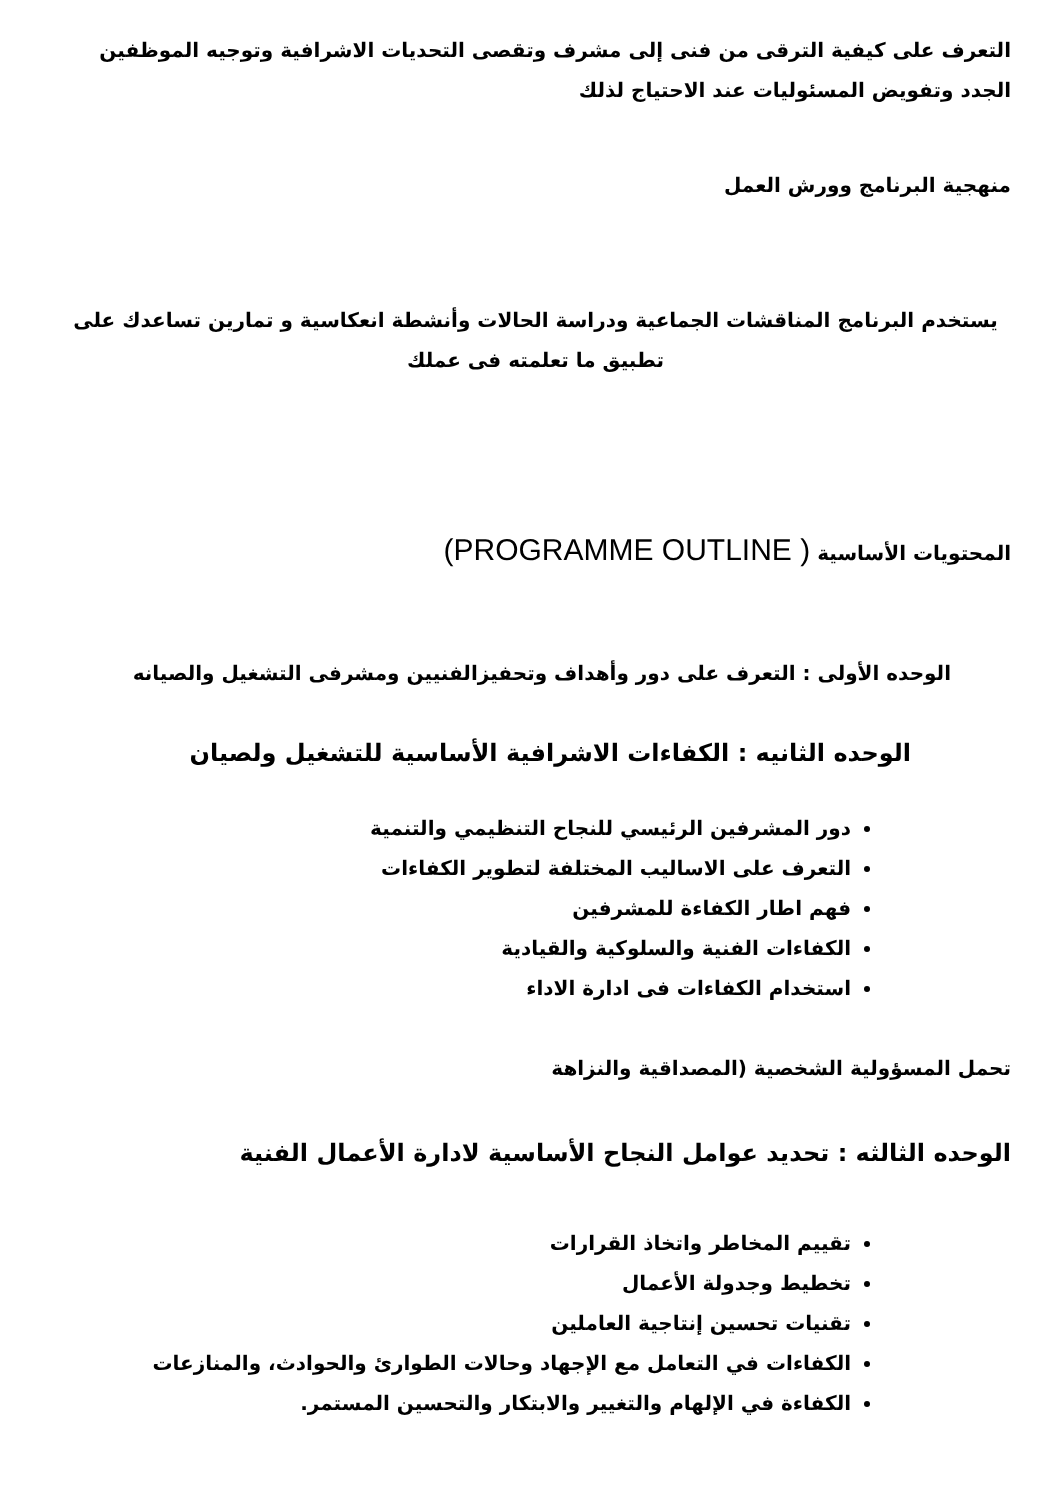التعرف على كيفية الترقى من فنى إلى مشرف وتقصى التحديات الاشرافية وتوجيه الموظفين الجدد وتفويض المسئوليات عند الاحتياج لذلك
منهجية البرنامج وورش العمل
يستخدم البرنامج المناقشات الجماعية ودراسة الحالات وأنشطة انعكاسية و تمارين تساعدك على تطبيق ما تعلمته فى عملك
المحتويات الأساسية ( PROGRAMME OUTLINE)
الوحده الأولى : التعرف على دور وأهداف وتحفيزالفنيين ومشرفى التشغيل والصيانه
الوحده الثانيه : الكفاءات الاشرافية الأساسية للتشغيل ولصيان
دور المشرفين الرئيسي للنجاح التنظيمي والتنمية
التعرف على الاساليب المختلفة لتطوير الكفاءات
فهم اطار الكفاءة للمشرفين
الكفاءات الفنية والسلوكية والقيادية
استخدام الكفاءات فى ادارة الاداء
تحمل المسؤولية الشخصية (المصداقية والنزاهة
الوحده الثالثه : تحديد عوامل النجاح الأساسية لادارة الأعمال الفنية
تقييم المخاطر واتخاذ القرارات
تخطيط وجدولة الأعمال
تقنيات تحسين إنتاجية العاملين
الكفاءات في التعامل مع الإجهاد وحالات الطوارئ والحوادث، والمنازعات
الكفاءة في الإلهام والتغيير والابتكار والتحسين المستمر.